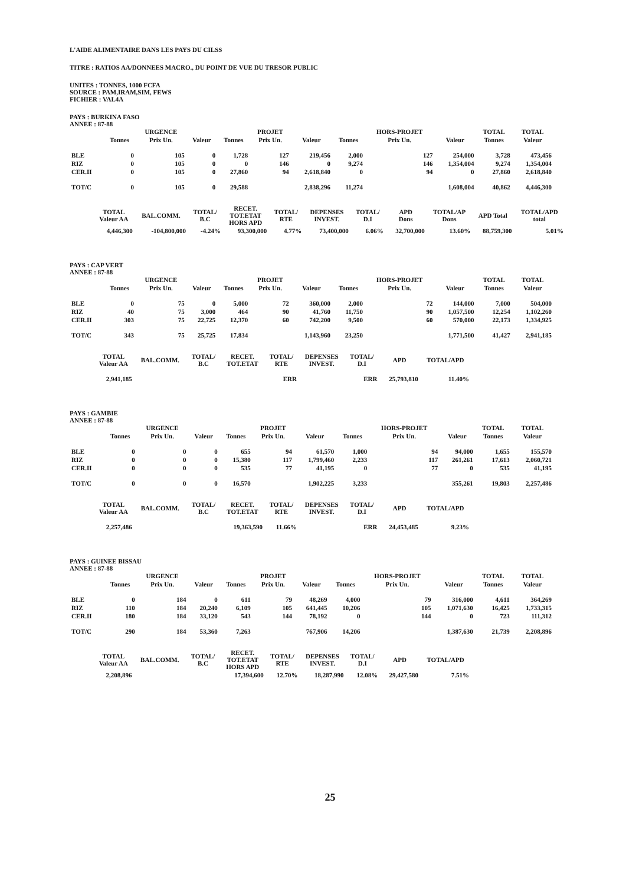L'AIDE ALIMENTAIRE DANS LES PAYS DU CILSS
TITRE : RATIOS AA/DONNEES MACRO., DU POINT DE VUE DU TRESOR PUBLIC
UNITES : TONNES, 1000 FCFA
SOURCE : PAM,IRAM,SIM, FEWS
FICHIER : VAL4A
PAYS : BURKINA FASO
ANNEE : 87-88
| | | URGENCE | | | PROJET | | | HORS-PROJET | | TOTAL | TOTAL |
| --- | --- | --- | --- | --- | --- | --- | --- | --- | --- | --- | --- |
| | Tonnes | Prix Un. | Valeur | Tonnes | Prix Un. | Valeur | Tonnes | Prix Un. | Valeur | Tonnes | Valeur |
| BLE | 0 | 105 | 0 | 1,728 | 127 | 219,456 | 2,000 | 127 | 254,000 | 3,728 | 473,456 |
| RIZ | 0 | 105 | 0 | 0 | 146 | 0 | 9,274 | 146 | 1,354,004 | 9,274 | 1,354,004 |
| CER.II | 0 | 105 | 0 | 27,860 | 94 | 2,618,840 | 0 | 94 | 0 | 27,860 | 2,618,840 |
| TOT/C | 0 | 105 | 0 | 29,588 | | 2,838,296 | 11,274 | | 1,608,004 | 40,862 | 4,446,300 |
| TOTAL Valeur AA | BAL.COMM. | TOTAL/ B.C | RECET. TOT.ETAT HORS APD | TOTAL/ RTE | DEPENSES INVEST. | TOTAL/ D.I | APD Dons | TOTAL/AP Dons | APD Total | TOTAL/APD total |
| --- | --- | --- | --- | --- | --- | --- | --- | --- | --- | --- |
| 4,446,300 | -104,800,000 | -4.24% | 93,300,000 | 4.77% | 73,400,000 | 6.06% | 32,700,000 | 13.60% | 88,759,300 | 5.01% |
PAYS : CAP VERT
ANNEE : 87-88
| | | URGENCE | | | PROJET | | | HORS-PROJET | | TOTAL | TOTAL |
| --- | --- | --- | --- | --- | --- | --- | --- | --- | --- | --- | --- |
| | Tonnes | Prix Un. | Valeur | Tonnes | Prix Un. | Valeur | Tonnes | Prix Un. | Valeur | Tonnes | Valeur |
| BLE | 0 | 75 | 0 | 5,000 | 72 | 360,000 | 2,000 | 72 | 144,000 | 7,000 | 504,000 |
| RIZ | 40 | 75 | 3,000 | 464 | 90 | 41,760 | 11,750 | 90 | 1,057,500 | 12,254 | 1,102,260 |
| CER.II | 303 | 75 | 22,725 | 12,370 | 60 | 742,200 | 9,500 | 60 | 570,000 | 22,173 | 1,334,925 |
| TOT/C | 343 | 75 | 25,725 | 17,834 | | 1,143,960 | 23,250 | | 1,771,500 | 41,427 | 2,941,185 |
| TOTAL Valeur AA | BAL.COMM. | TOTAL/ B.C | RECET. TOT.ETAT | TOTAL/ RTE | DEPENSES INVEST. | TOTAL/ D.I | APD | TOTAL/APD |
| --- | --- | --- | --- | --- | --- | --- | --- | --- |
| 2,941,185 | | | | ERR | | ERR | 25,793,810 | 11.40% |
PAYS : GAMBIE
ANNEE : 87-88
| | | URGENCE | | | PROJET | | | HORS-PROJET | | TOTAL | TOTAL |
| --- | --- | --- | --- | --- | --- | --- | --- | --- | --- | --- | --- |
| | Tonnes | Prix Un. | Valeur | Tonnes | Prix Un. | Valeur | Tonnes | Prix Un. | Valeur | Tonnes | Valeur |
| BLE | 0 | 0 | 0 | 655 | 94 | 61,570 | 1,000 | 94 | 94,000 | 1,655 | 155,570 |
| RIZ | 0 | 0 | 0 | 15,380 | 117 | 1,799,460 | 2,233 | 117 | 261,261 | 17,613 | 2,060,721 |
| CER.II | 0 | 0 | 0 | 535 | 77 | 41,195 | 0 | 77 | 0 | 535 | 41,195 |
| TOT/C | 0 | 0 | 0 | 16,570 | | 1,902,225 | 3,233 | | 355,261 | 19,803 | 2,257,486 |
| TOTAL Valeur AA | BAL.COMM. | TOTAL/ B.C | RECET. TOT.ETAT | TOTAL/ RTE | DEPENSES INVEST. | TOTAL/ D.I | APD | TOTAL/APD |
| --- | --- | --- | --- | --- | --- | --- | --- | --- |
| 2,257,486 | | | 19,363,590 | 11.66% | | ERR | 24,453,485 | 9.23% |
PAYS : GUINEE BISSAU
ANNEE : 87-88
| | | URGENCE | | | PROJET | | | HORS-PROJET | | TOTAL | TOTAL |
| --- | --- | --- | --- | --- | --- | --- | --- | --- | --- | --- | --- |
| | Tonnes | Prix Un. | Valeur | Tonnes | Prix Un. | Valeur | Tonnes | Prix Un. | Valeur | Tonnes | Valeur |
| BLE | 0 | 184 | 0 | 611 | 79 | 48,269 | 4,000 | 79 | 316,000 | 4,611 | 364,269 |
| RIZ | 110 | 184 | 20,240 | 6,109 | 105 | 641,445 | 10,206 | 105 | 1,071,630 | 16,425 | 1,733,315 |
| CER.II | 180 | 184 | 33,120 | 543 | 144 | 78,192 | 0 | 144 | 0 | 723 | 111,312 |
| TOT/C | 290 | 184 | 53,360 | 7,263 | | 767,906 | 14,206 | | 1,387,630 | 21,739 | 2,208,896 |
| TOTAL Valeur AA | BAL.COMM. | TOTAL/ B.C | RECET. TOT.ETAT HORS APD | TOTAL/ RTE | DEPENSES INVEST. | TOTAL/ D.I | APD | TOTAL/APD |
| --- | --- | --- | --- | --- | --- | --- | --- | --- |
| 2,208,896 | | | 17,394,600 | 12.70% | 18,287,990 | 12.08% | 29,427,580 | 7.51% |
25